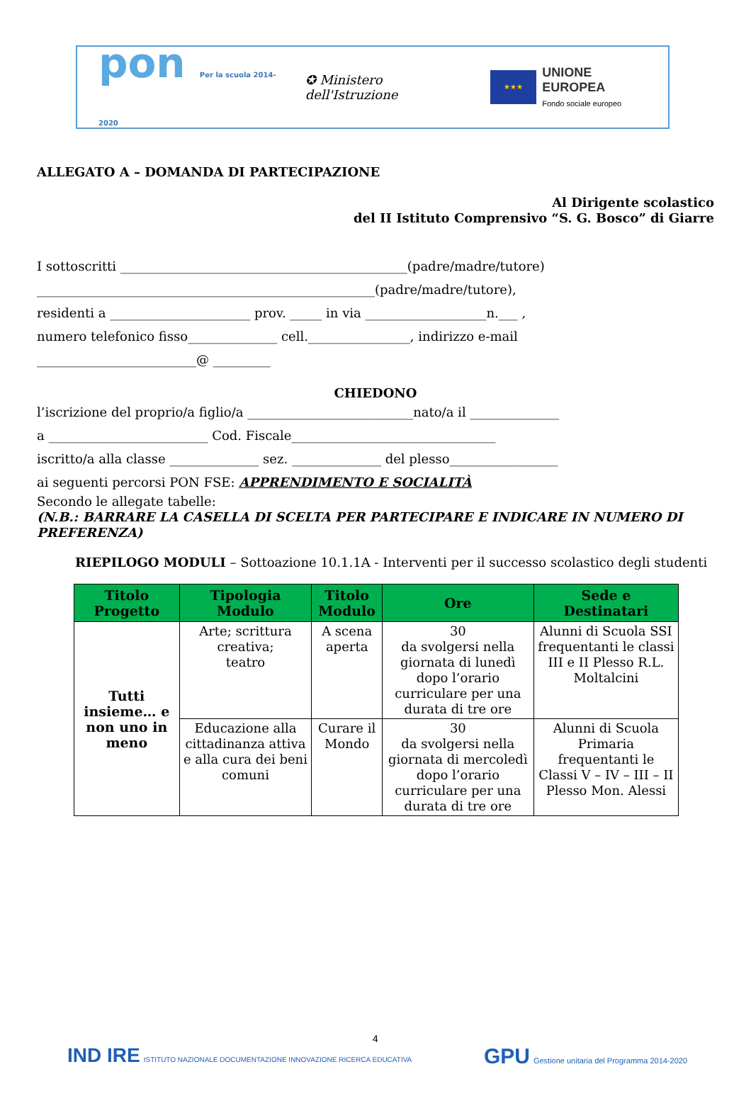pon Per la scuola 2014-2020
✪ Ministero dell'Istruzione
★★★
UNIONE EUROPEA
Fondo sociale europeo
ALLEGATO A – DOMANDA DI PARTECIPAZIONE
Al Dirigente scolastico
del II Istituto Comprensivo “S. G. Bosco” di Giarre
I sottoscritti _____________________________________________(padre/madre/tutore)
_____________________________________________________(padre/madre/tutore),
residenti a ______________________ prov. _____ in via ___________________n.___ ,
numero telefonico fisso______________ cell.________________, indirizzo e-mail
_________________________@ _________
CHIEDONO
l’iscrizione del proprio/a figlio/a __________________________nato/a il ______________
a _________________________ Cod. Fiscale________________________________
iscritto/a alla classe ______________ sez. ______________ del plesso_________________
ai seguenti percorsi PON FSE: APPRENDIMENTO E SOCIALITÀ
Secondo le allegate tabelle:
(N.B.: BARRARE LA CASELLA DI SCELTA PER PARTECIPARE E INDICARE IN NUMERO DI PREFERENZA)
RIEPILOGO MODULI – Sottoazione 10.1.1A - Interventi per il successo scolastico degli studenti
| Titolo Progetto | Tipologia Modulo | Titolo Modulo | Ore | Sede e Destinatari |
| --- | --- | --- | --- | --- |
| Tutti insieme… e non uno in meno | Arte; scrittura creativa; teatro | A scena aperta | 30 da svolgersi nella giornata di lunedì dopo l’orario curriculare per una durata di tre ore | Alunni di Scuola SSI frequentanti le classi III e II Plesso R.L. Moltalcini |
| | Educazione alla cittadinanza attiva e alla cura dei beni comuni | Curare il Mondo | 30 da svolgersi nella giornata di mercoledì dopo l’orario curriculare per una durata di tre ore | Alunni di Scuola Primaria frequentanti le Classi V – IV – III – II Plesso Mon. Alessi |
4
IND IRE ISTITUTO NAZIONALE DOCUMENTAZIONE INNOVAZIONE RICERCA EDUCATIVA
GPU Gestione unitaria del Programma 2014-2020